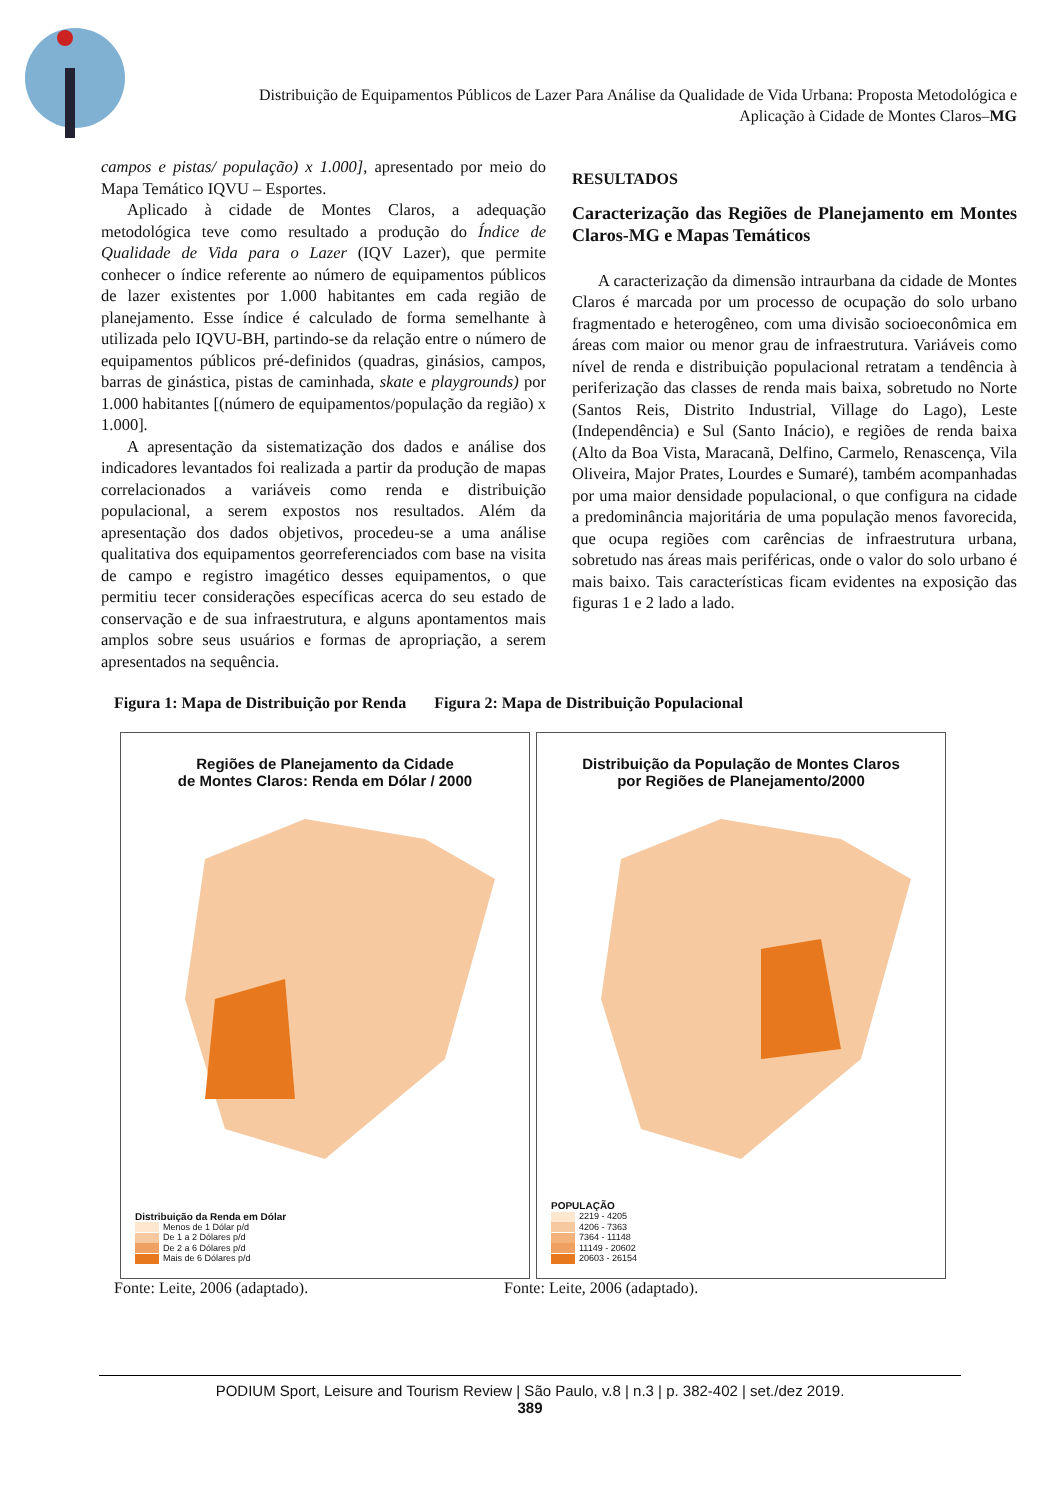Distribuição de Equipamentos Públicos de Lazer Para Análise da Qualidade de Vida Urbana: Proposta Metodológica e Aplicação à Cidade de Montes Claros–MG
campos e pistas/ população) x 1.000], apresentado por meio do Mapa Temático IQVU – Esportes.
Aplicado à cidade de Montes Claros, a adequação metodológica teve como resultado a produção do Índice de Qualidade de Vida para o Lazer (IQV Lazer), que permite conhecer o índice referente ao número de equipamentos públicos de lazer existentes por 1.000 habitantes em cada região de planejamento. Esse índice é calculado de forma semelhante à utilizada pelo IQVU-BH, partindo-se da relação entre o número de equipamentos públicos pré-definidos (quadras, ginásios, campos, barras de ginástica, pistas de caminhada, skate e playgrounds) por 1.000 habitantes [(número de equipamentos/população da região) x 1.000].
A apresentação da sistematização dos dados e análise dos indicadores levantados foi realizada a partir da produção de mapas correlacionados a variáveis como renda e distribuição populacional, a serem expostos nos resultados. Além da apresentação dos dados objetivos, procedeu-se a uma análise qualitativa dos equipamentos georreferenciados com base na visita de campo e registro imagético desses equipamentos, o que permitiu tecer considerações específicas acerca do seu estado de conservação e de sua infraestrutura, e alguns apontamentos mais amplos sobre seus usuários e formas de apropriação, a serem apresentados na sequência.
RESULTADOS
Caracterização das Regiões de Planejamento em Montes Claros-MG e Mapas Temáticos
A caracterização da dimensão intraurbana da cidade de Montes Claros é marcada por um processo de ocupação do solo urbano fragmentado e heterogêneo, com uma divisão socioeconômica em áreas com maior ou menor grau de infraestrutura. Variáveis como nível de renda e distribuição populacional retratam a tendência à periferização das classes de renda mais baixa, sobretudo no Norte (Santos Reis, Distrito Industrial, Village do Lago), Leste (Independência) e Sul (Santo Inácio), e regiões de renda baixa (Alto da Boa Vista, Maracanã, Delfino, Carmelo, Renascença, Vila Oliveira, Major Prates, Lourdes e Sumaré), também acompanhadas por uma maior densidade populacional, o que configura na cidade a predominância majoritária de uma população menos favorecida, que ocupa regiões com carências de infraestrutura urbana, sobretudo nas áreas mais periféricas, onde o valor do solo urbano é mais baixo. Tais características ficam evidentes na exposição das figuras 1 e 2 lado a lado.
Figura 1: Mapa de Distribuição por Renda
Figura 2: Mapa de Distribuição Populacional
Regiões de Planejamento da Cidade
de Montes Claros: Renda em Dólar / 2000
Distribuição da Renda em Dólar
Menos de 1 Dólar p/d
De 1 a 2 Dólares p/d
De 2 a 6 Dólares p/d
Mais de 6 Dólares p/d
Distribuição da População de Montes Claros
por Regiões de Planejamento/2000
POPULAÇÃO
2219 - 4205
4206 - 7363
7364 - 11148
11149 - 20602
20603 - 26154
Fonte: Leite, 2006 (adaptado). Fonte: Leite, 2006 (adaptado).
PODIUM Sport, Leisure and Tourism Review | São Paulo, v.8 | n.3 | p. 382-402 | set./dez 2019.
389